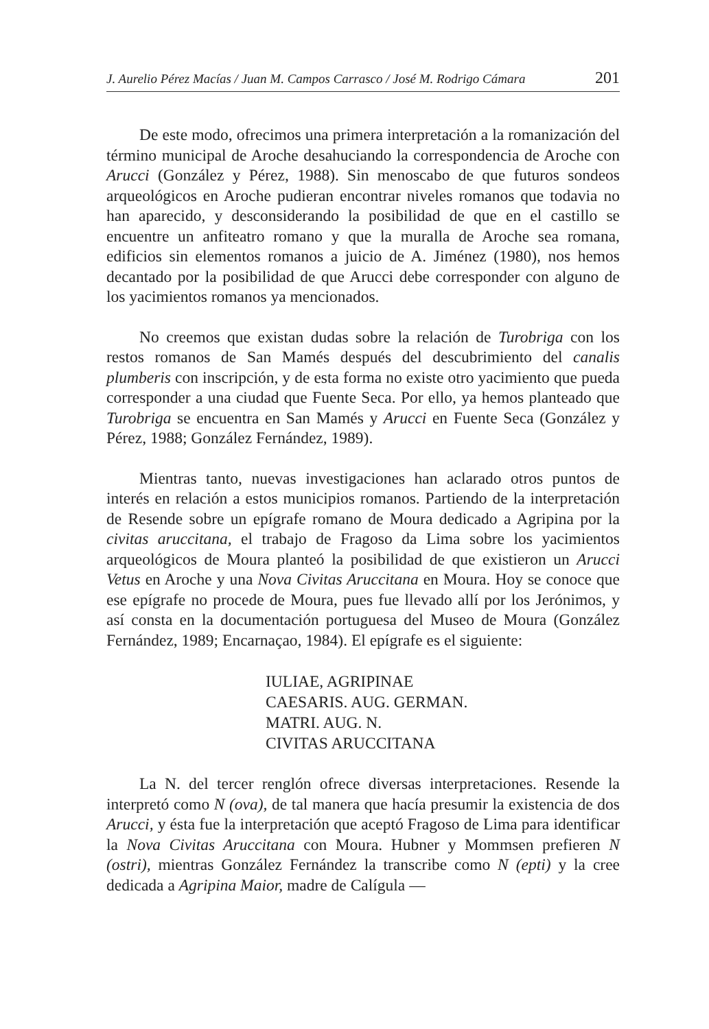J. Aurelio Pérez Macías / Juan M. Campos Carrasco / José M. Rodrigo Cámara 201
De este modo, ofrecimos una primera interpretación a la romanización del término municipal de Aroche desahuciando la correspondencia de Aroche con Arucci (González y Pérez, 1988). Sin menoscabo de que futuros sondeos arqueológicos en Aroche pudieran encontrar niveles romanos que todavia no han aparecido, y desconsiderando la posibilidad de que en el castillo se encuentre un anfiteatro romano y que la muralla de Aroche sea romana, edificios sin elementos romanos a juicio de A. Jiménez (1980), nos hemos decantado por la posibilidad de que Arucci debe corresponder con alguno de los yacimientos romanos ya mencionados.
No creemos que existan dudas sobre la relación de Turobriga con los restos romanos de San Mamés después del descubrimiento del canalis plumberis con inscripción, y de esta forma no existe otro yacimiento que pueda corresponder a una ciudad que Fuente Seca. Por ello, ya hemos planteado que Turobriga se encuentra en San Mamés y Arucci en Fuente Seca (González y Pérez, 1988; González Fernández, 1989).
Mientras tanto, nuevas investigaciones han aclarado otros puntos de interés en relación a estos municipios romanos. Partiendo de la interpretación de Resende sobre un epígrafe romano de Moura dedicado a Agripina por la civitas aruccitana, el trabajo de Fragoso da Lima sobre los yacimientos arqueológicos de Moura planteó la posibilidad de que existieron un Arucci Vetus en Aroche y una Nova Civitas Aruccitana en Moura. Hoy se conoce que ese epígrafe no procede de Moura, pues fue llevado allí por los Jerónimos, y así consta en la documentación portuguesa del Museo de Moura (González Fernández, 1989; Encarnaçao, 1984). El epígrafe es el siguiente:
IULIAE, AGRIPINAE
CAESARIS. AUG. GERMAN.
MATRI. AUG. N.
CIVITAS ARUCCITANA
La N. del tercer renglón ofrece diversas interpretaciones. Resende la interpretó como N (ova), de tal manera que hacía presumir la existencia de dos Arucci, y ésta fue la interpretación que aceptó Fragoso de Lima para identificar la Nova Civitas Aruccitana con Moura. Hubner y Mommsen prefieren N (ostri), mientras González Fernández la transcribe como N (epti) y la cree dedicada a Agripina Maior, madre de Calígula —